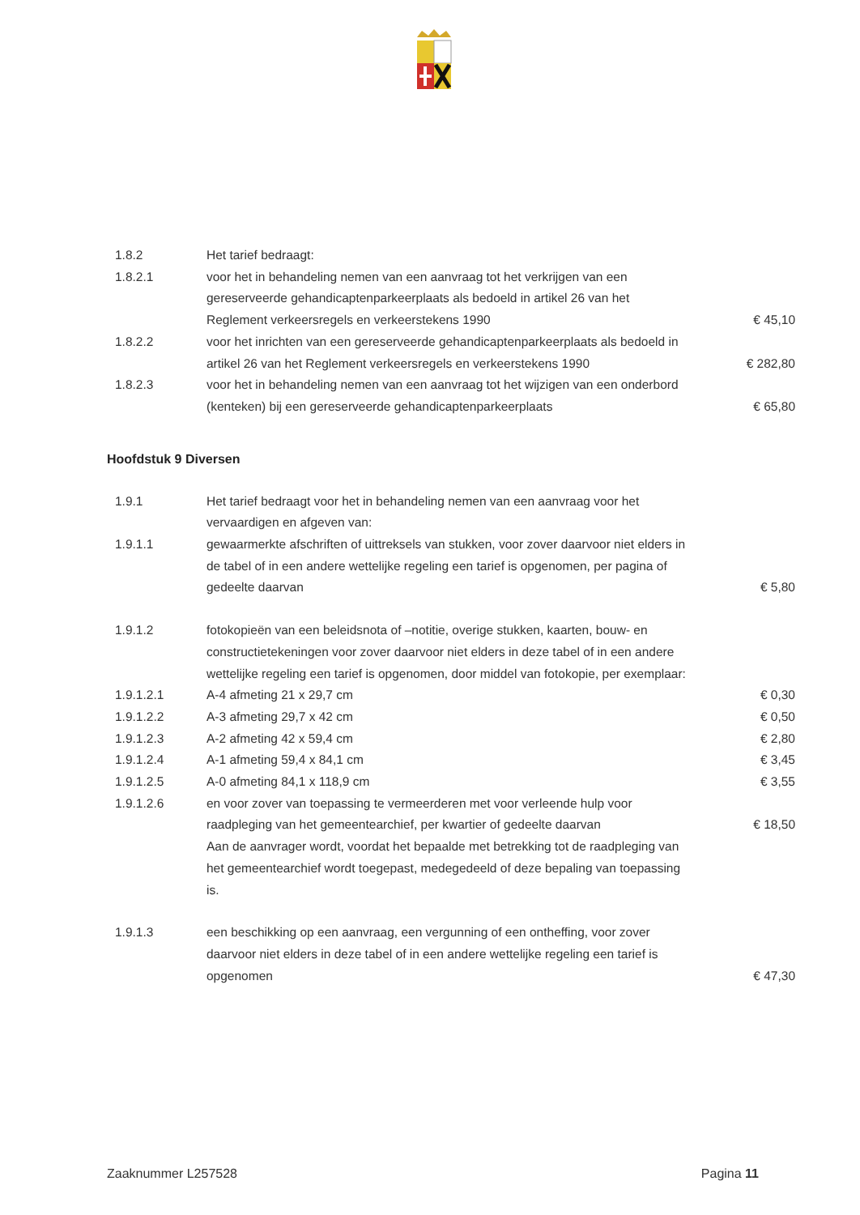| 1.8.2 | Het tarief bedraagt: | |
| 1.8.2.1 | voor het in behandeling nemen van een aanvraag tot het verkrijgen van een gereserveerde gehandicaptenparkeerplaats als bedoeld in artikel 26 van het Reglement verkeersregels en verkeerstekens 1990 | € 45,10 |
| 1.8.2.2 | voor het inrichten van een gereserveerde gehandicaptenparkeerplaats als bedoeld in artikel 26 van het Reglement verkeersregels en verkeerstekens 1990 | € 282,80 |
| 1.8.2.3 | voor het in behandeling nemen van een aanvraag tot het wijzigen van een onderbord (kenteken) bij een gereserveerde gehandicaptenparkeerplaats | € 65,80 |
Hoofdstuk 9 Diversen
| 1.9.1 | Het tarief bedraagt voor het in behandeling nemen van een aanvraag voor het vervaardigen en afgeven van: | |
| 1.9.1.1 | gewaarmerkte afschriften of uittreksels van stukken, voor zover daarvoor niet elders in de tabel of in een andere wettelijke regeling een tarief is opgenomen, per pagina of gedeelte daarvan | € 5,80 |
| 1.9.1.2 | fotokopieën van een beleidsnota of –notitie, overige stukken, kaarten, bouw- en constructietekeningen voor zover daarvoor niet elders in deze tabel of in een andere wettelijke regeling een tarief is opgenomen, door middel van fotokopie, per exemplaar: | |
| 1.9.1.2.1 | A-4 afmeting 21 x 29,7 cm | € 0,30 |
| 1.9.1.2.2 | A-3 afmeting 29,7 x 42 cm | € 0,50 |
| 1.9.1.2.3 | A-2 afmeting 42 x 59,4 cm | € 2,80 |
| 1.9.1.2.4 | A-1 afmeting 59,4 x 84,1 cm | € 3,45 |
| 1.9.1.2.5 | A-0 afmeting 84,1 x 118,9 cm | € 3,55 |
| 1.9.1.2.6 | en voor zover van toepassing te vermeerderen met voor verleende hulp voor raadpleging van het gemeentearchief, per kwartier of gedeelte daarvan | € 18,50 |
| | Aan de aanvrager wordt, voordat het bepaalde met betrekking tot de raadpleging van het gemeentearchief wordt toegepast, medegedeeld of deze bepaling van toepassing is. | |
| 1.9.1.3 | een beschikking op een aanvraag, een vergunning of een ontheffing, voor zover daarvoor niet elders in deze tabel of in een andere wettelijke regeling een tarief is opgenomen | € 47,30 |
Zaaknummer L257528 Pagina 11